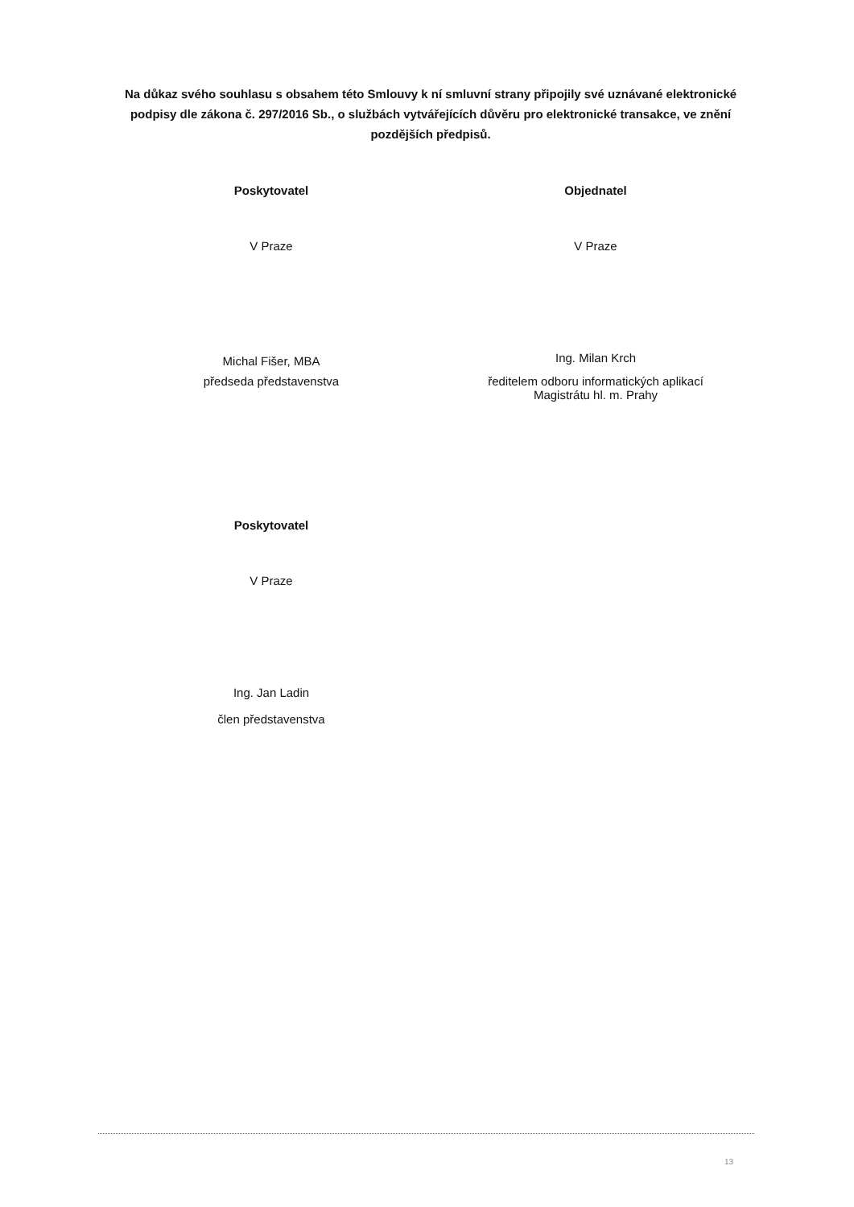Na důkaz svého souhlasu s obsahem této Smlouvy k ní smluvní strany připojily své uznávané elektronické podpisy dle zákona č. 297/2016 Sb., o službách vytvářejících důvěru pro elektronické transakce, ve znění pozdějších předpisů.
Poskytovatel
V Praze
Michal Fišer, MBA
předseda představenstva
Objednatel
V Praze
Ing. Milan Krch
ředitelem odboru informatických aplikací
Magistrátu hl. m. Prahy
Poskytovatel
V Praze
Ing. Jan Ladin
člen představenstva
13